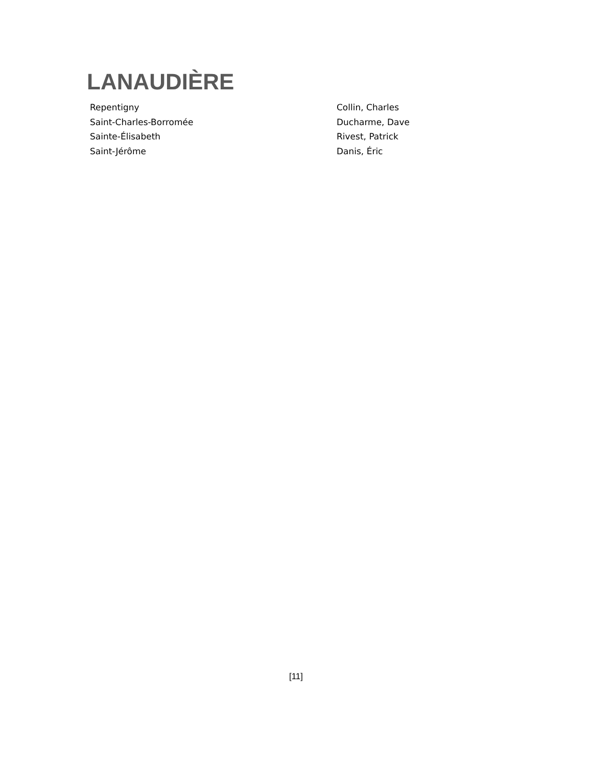LANAUDIÈRE
| Repentigny | Collin, Charles |
| Saint-Charles-Borromée | Ducharme, Dave |
| Sainte-Élisabeth | Rivest, Patrick |
| Saint-Jérôme | Danis, Éric |
[11]